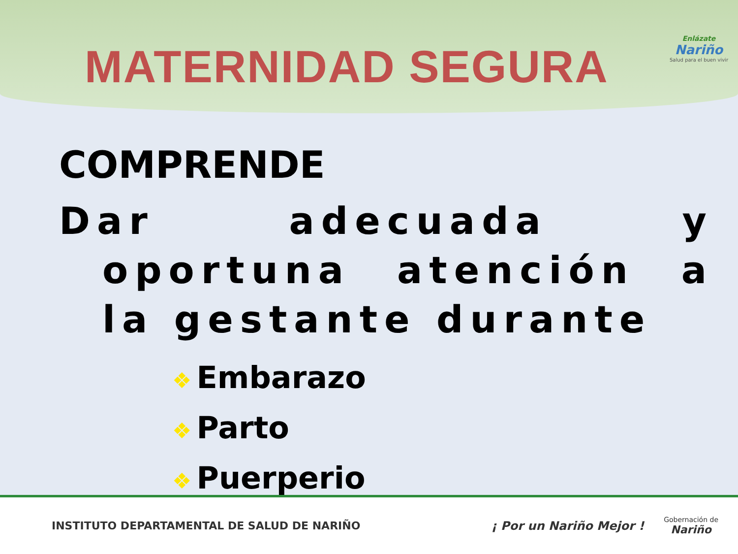MATERNIDAD SEGURA
Enlázate
Nariño
Salud para el buen vivir
COMPRENDE
Dar adecuada y oportuna atención a la gestante durante
❖ Embarazo
❖ Parto
❖ Puerperio
INSTITUTO DEPARTAMENTAL DE SALUD DE NARIÑO
¡ Por un Nariño Mejor !
Gobernación de
Nariño